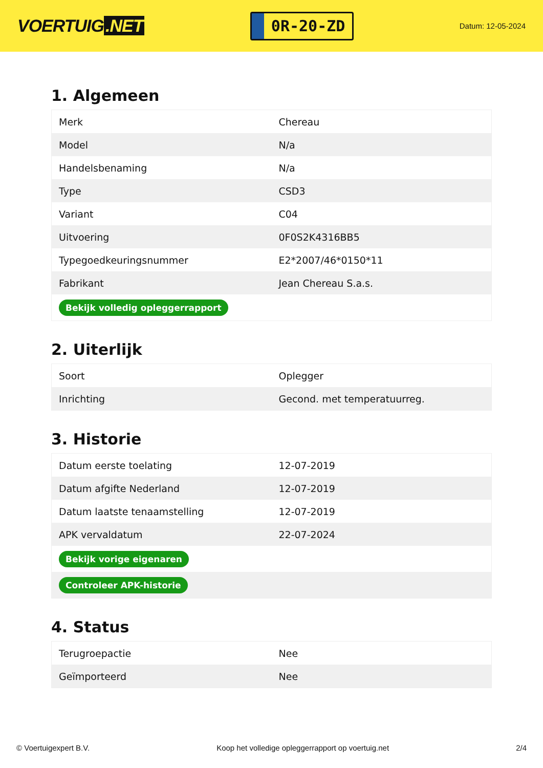VOERTUIG.NET
0R-20-ZD
Datum: 12-05-2024
1. Algemeen
| Merk | Chereau |
| Model | N/a |
| Handelsbenaming | N/a |
| Type | CSD3 |
| Variant | C04 |
| Uitvoering | 0F0S2K4316BB5 |
| Typegoedkeuringsnummer | E2*2007/46*0150*11 |
| Fabrikant | Jean Chereau S.a.s. |
| Bekijk volledig opleggerrapport | |
2. Uiterlijk
| Soort | Oplegger |
| Inrichting | Gecond. met temperatuurreg. |
3. Historie
| Datum eerste toelating | 12-07-2019 |
| Datum afgifte Nederland | 12-07-2019 |
| Datum laatste tenaamstelling | 12-07-2019 |
| APK vervaldatum | 22-07-2024 |
| Bekijk vorige eigenaren | |
| Controleer APK-historie | |
4. Status
| Terugroepactie | Nee |
| Geïmporteerd | Nee |
© Voertuigexpert B.V. Koop het volledige opleggerrapport op voertuig.net 2/4